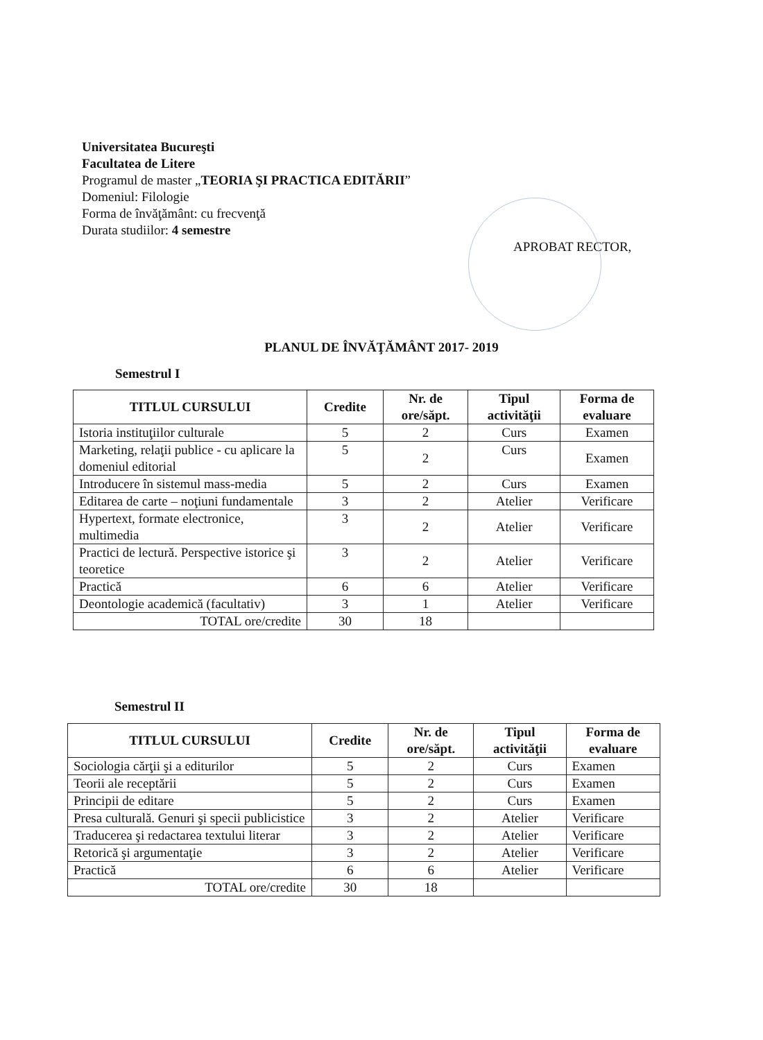Universitatea Bucureşti
Facultatea de Litere
Programul de master „TEORIA ŞI PRACTICA EDITĂRII”
Domeniul: Filologie
Forma de învăţământ: cu frecvenţă
Durata studiilor: 4 semestre
APROBAT RECTOR,
PLANUL DE ÎNVĂŢĂMÂNT 2017- 2019
Semestrul I
| TITLUL CURSULUI | Credite | Nr. de ore/săpt. | Tipul activităţii | Forma de evaluare |
| --- | --- | --- | --- | --- |
| Istoria instituţiilor culturale | 5 | 2 | Curs | Examen |
| Marketing, relaţii publice - cu aplicare la domeniul editorial | 5 | 2 | Curs | Examen |
| Introducere în sistemul mass-media | 5 | 2 | Curs | Examen |
| Editarea de carte – noţiuni fundamentale | 3 | 2 | Atelier | Verificare |
| Hypertext, formate electronice, multimedia | 3 | 2 | Atelier | Verificare |
| Practici de lectură. Perspective istorice şi teoretice | 3 | 2 | Atelier | Verificare |
| Practică | 6 | 6 | Atelier | Verificare |
| Deontologie academică (facultativ) | 3 | 1 | Atelier | Verificare |
| TOTAL ore/credite | 30 | 18 | | |
Semestrul II
| TITLUL CURSULUI | Credite | Nr. de ore/săpt. | Tipul activităţii | Forma de evaluare |
| --- | --- | --- | --- | --- |
| Sociologia cărţii şi a editurilor | 5 | 2 | Curs | Examen |
| Teorii ale receptării | 5 | 2 | Curs | Examen |
| Principii de editare | 5 | 2 | Curs | Examen |
| Presa culturală. Genuri şi specii publicistice | 3 | 2 | Atelier | Verificare |
| Traducerea şi redactarea textului literar | 3 | 2 | Atelier | Verificare |
| Retorică şi argumentaţie | 3 | 2 | Atelier | Verificare |
| Practică | 6 | 6 | Atelier | Verificare |
| TOTAL ore/credite | 30 | 18 | | |